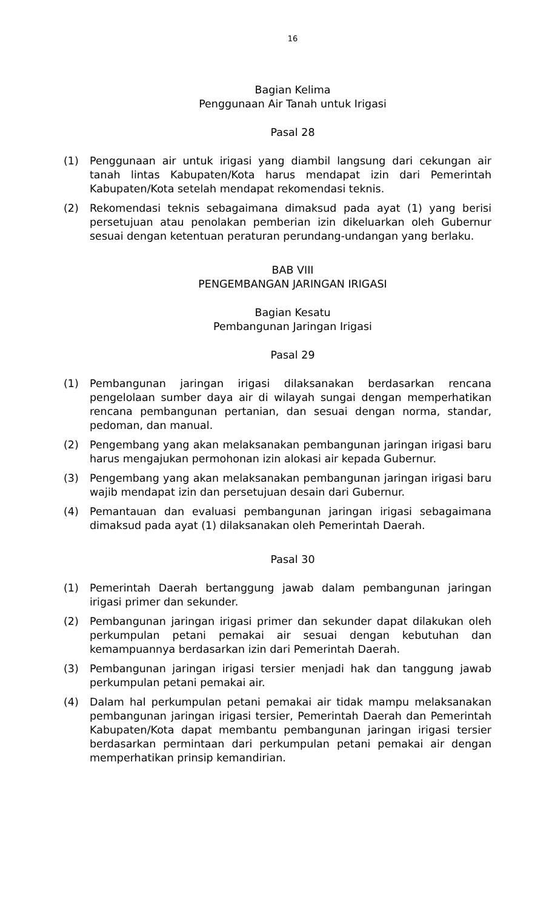16
Bagian Kelima
Penggunaan Air Tanah untuk Irigasi
Pasal 28
(1) Penggunaan air untuk irigasi yang diambil langsung dari cekungan air tanah lintas Kabupaten/Kota harus mendapat izin dari Pemerintah Kabupaten/Kota setelah mendapat rekomendasi teknis.
(2) Rekomendasi teknis sebagaimana dimaksud pada ayat (1) yang berisi persetujuan atau penolakan pemberian izin dikeluarkan oleh Gubernur sesuai dengan ketentuan peraturan perundang-undangan yang berlaku.
BAB VIII
PENGEMBANGAN JARINGAN IRIGASI
Bagian Kesatu
Pembangunan Jaringan Irigasi
Pasal 29
(1) Pembangunan jaringan irigasi dilaksanakan berdasarkan rencana pengelolaan sumber daya air di wilayah sungai dengan memperhatikan rencana pembangunan pertanian, dan sesuai dengan norma, standar, pedoman, dan manual.
(2) Pengembang yang akan melaksanakan pembangunan jaringan irigasi baru harus mengajukan permohonan izin alokasi air kepada Gubernur.
(3) Pengembang yang akan melaksanakan pembangunan jaringan irigasi baru wajib mendapat izin dan persetujuan desain dari Gubernur.
(4) Pemantauan dan evaluasi pembangunan jaringan irigasi sebagaimana dimaksud pada ayat (1) dilaksanakan oleh Pemerintah Daerah.
Pasal 30
(1) Pemerintah Daerah bertanggung jawab dalam pembangunan jaringan irigasi primer dan sekunder.
(2) Pembangunan jaringan irigasi primer dan sekunder dapat dilakukan oleh perkumpulan petani pemakai air sesuai dengan kebutuhan dan kemampuannya berdasarkan izin dari Pemerintah Daerah.
(3) Pembangunan jaringan irigasi tersier menjadi hak dan tanggung jawab perkumpulan petani pemakai air.
(4) Dalam hal perkumpulan petani pemakai air tidak mampu melaksanakan pembangunan jaringan irigasi tersier, Pemerintah Daerah dan Pemerintah Kabupaten/Kota dapat membantu pembangunan jaringan irigasi tersier berdasarkan permintaan dari perkumpulan petani pemakai air dengan memperhatikan prinsip kemandirian.